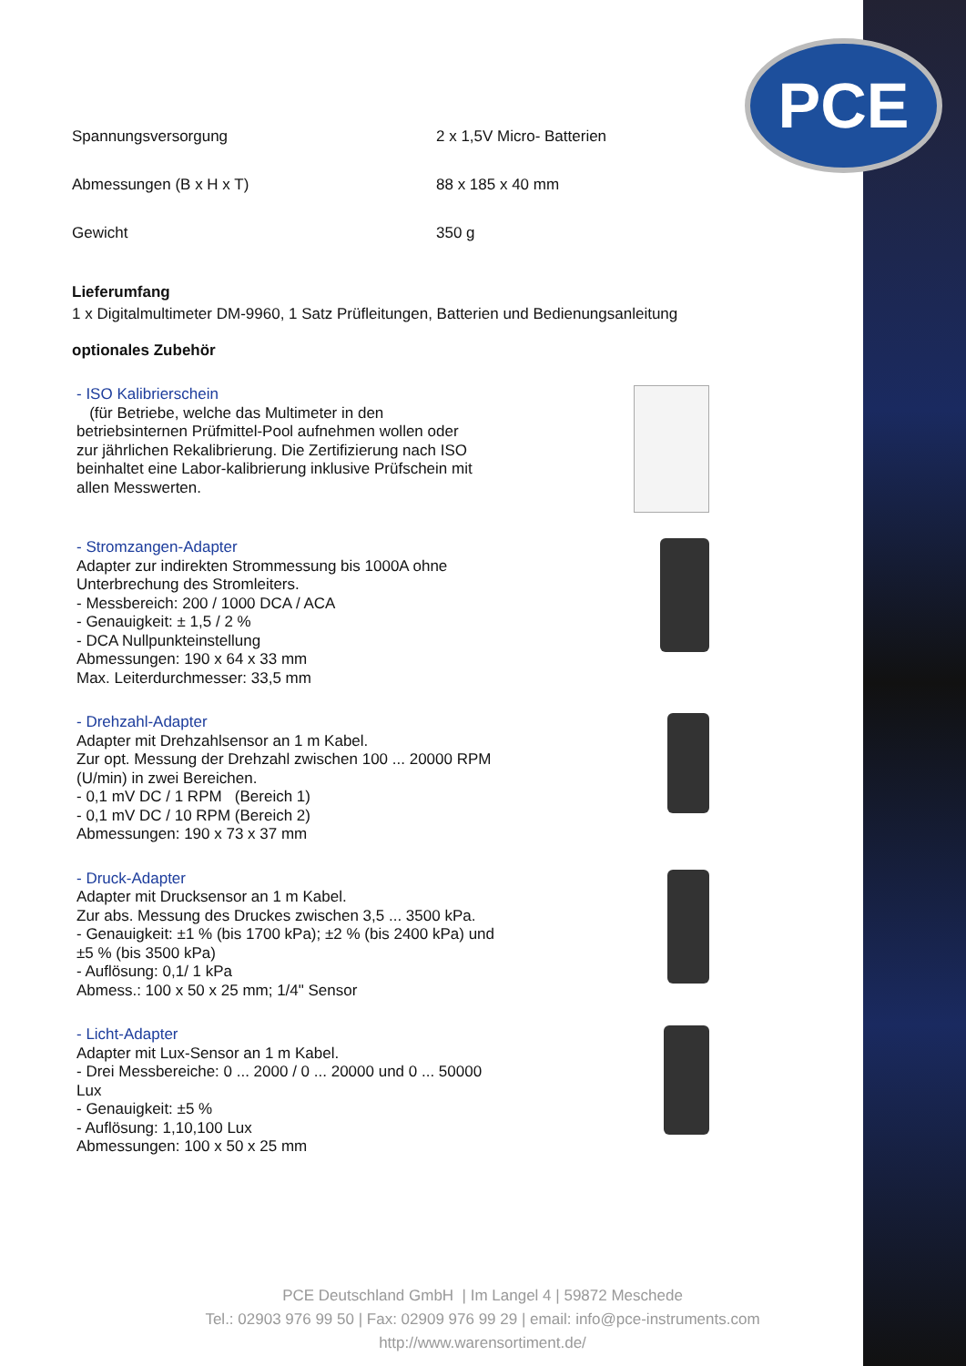PCE
| Spannungsversorgung | 2 x 1,5V Micro- Batterien |
| Abmessungen (B x H x T) | 88 x 185 x 40 mm |
| Gewicht | 350 g |
Lieferumfang
1 x Digitalmultimeter DM-9960, 1 Satz Prüfleitungen, Batterien und Bedienungsanleitung
optionales Zubehör
- ISO Kalibrierschein
(für Betriebe, welche das Multimeter in den betriebsinternen Prüfmittel-Pool aufnehmen wollen oder zur jährlichen Rekalibrierung. Die Zertifizierung nach ISO beinhaltet eine Labor-kalibrierung inklusive Prüfschein mit allen Messwerten.
- Stromzangen-Adapter
Adapter zur indirekten Strommessung bis 1000A ohne Unterbrechung des Stromleiters.
- Messbereich: 200 / 1000 DCA / ACA
- Genauigkeit: ± 1,5 / 2 %
- DCA Nullpunkteinstellung
Abmessungen: 190 x 64 x 33 mm
Max. Leiterdurchmesser: 33,5 mm
- Drehzahl-Adapter
Adapter mit Drehzahlsensor an 1 m Kabel.
Zur opt. Messung der Drehzahl zwischen 100 ... 20000 RPM (U/min) in zwei Bereichen.
- 0,1 mV DC / 1 RPM (Bereich 1)
- 0,1 mV DC / 10 RPM (Bereich 2)
Abmessungen: 190 x 73 x 37 mm
- Druck-Adapter
Adapter mit Drucksensor an 1 m Kabel.
Zur abs. Messung des Druckes zwischen 3,5 ... 3500 kPa.
- Genauigkeit: ±1 % (bis 1700 kPa); ±2 % (bis 2400 kPa) und ±5 % (bis 3500 kPa)
- Auflösung: 0,1/ 1 kPa
Abmess.: 100 x 50 x 25 mm; 1/4" Sensor
- Licht-Adapter
Adapter mit Lux-Sensor an 1 m Kabel.
- Drei Messbereiche: 0 ... 2000 / 0 ... 20000 und 0 ... 50000 Lux
- Genauigkeit: ±5 %
- Auflösung: 1,10,100 Lux
Abmessungen: 100 x 50 x 25 mm
PCE Deutschland GmbH | Im Langel 4 | 59872 Meschede
Tel.: 02903 976 99 50 | Fax: 02909 976 99 29 | email: info@pce-instruments.com
http://www.warensortiment.de/